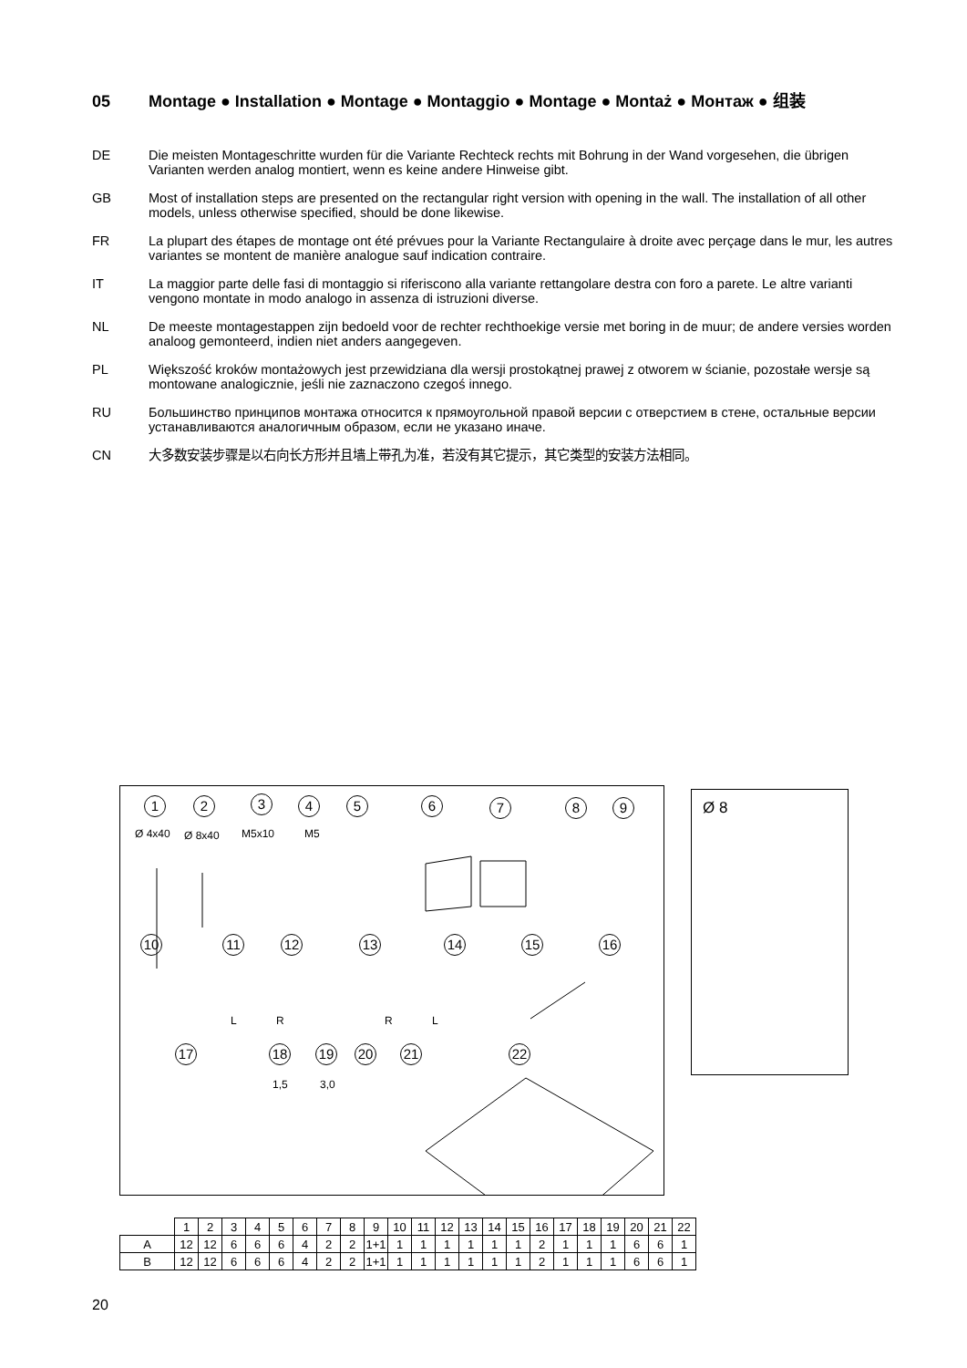05 Montage ● Installation ● Montage ● Montaggio ● Montage ● Montaż ● Монтаж ● 组装
DE Die meisten Montageschritte wurden für die Variante Rechteck rechts mit Bohrung in der Wand vorgesehen, die übrigen Varianten werden analog montiert, wenn es keine andere Hinweise gibt.
GB Most of installation steps are presented on the rectangular right version with opening in the wall. The installation of all other models, unless otherwise specified, should be done likewise.
FR La plupart des étapes de montage ont été prévues pour la Variante Rectangulaire à droite avec perçage dans le mur, les autres variantes se montent de manière analogue sauf indication contraire.
IT La maggior parte delle fasi di montaggio si riferiscono alla variante rettangolare destra con foro a parete. Le altre varianti vengono montate in modo analogo in assenza di istruzioni diverse.
NL De meeste montagestappen zijn bedoeld voor de rechter rechthoekige versie met boring in de muur; de andere versies worden analoog gemonteerd, indien niet anders aangegeven.
PL Większość kroków montażowych jest przewidziana dla wersji prostokątnej prawej z otworem w ścianie, pozostałe wersje są montowane analogicznie, jeśli nie zaznaczono czegoś innego.
RU Большинство принципов монтажа относится к прямоугольной правой версии с отверстием в стене, остальные версии устанавливаются аналогичным образом, если не указано иначе.
CN 大多数安装步骤是以右向长方形并且墙上带孔为准，若没有其它提示，其它类型的安装方法相同。
1 2 3 4 5 6 7 8 9
Ø 4x40 Ø 8x40 M5x10 M5
10 11 12 13 14 15 16
L R R L
17 18 19 20 21 22
1,5 3,0
Ø 8
| | 1 | 2 | 3 | 4 | 5 | 6 | 7 | 8 | 9 | 10 | 11 | 12 | 13 | 14 | 15 | 16 | 17 | 18 | 19 | 20 | 21 | 22 |
| --- | --- | --- | --- | --- | --- | --- | --- | --- | --- | --- | --- | --- | --- | --- | --- | --- | --- | --- | --- | --- | --- | --- |
| A | 12 | 12 | 6 | 6 | 6 | 4 | 2 | 2 | 1+1 | 1 | 1 | 1 | 1 | 1 | 1 | 2 | 1 | 1 | 1 | 6 | 6 | 1 |
| B | 12 | 12 | 6 | 6 | 6 | 4 | 2 | 2 | 1+1 | 1 | 1 | 1 | 1 | 1 | 1 | 2 | 1 | 1 | 1 | 6 | 6 | 1 |
20